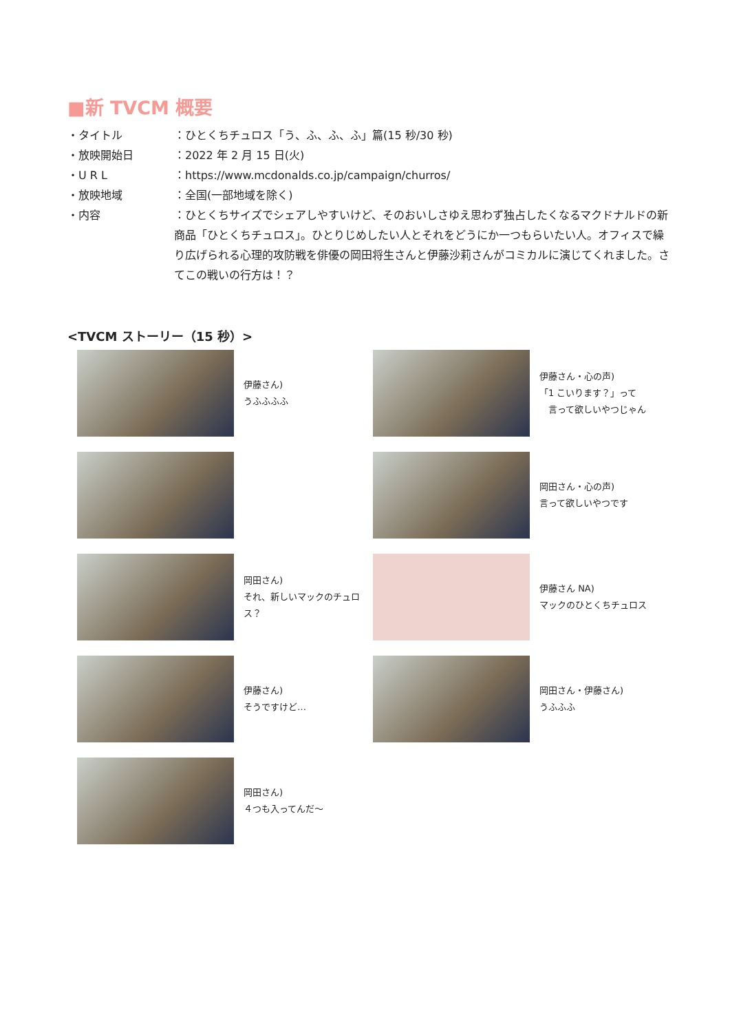■新 TVCM 概要
・タイトル ：ひとくちチュロス「う、ふ、ふ、ふ」篇(15 秒/30 秒)
・放映開始日 ：2022 年 2 月 15 日(火)
・U R L ：https://www.mcdonalds.co.jp/campaign/churros/
・放映地域 ：全国(一部地域を除く)
・内容 ：ひとくちサイズでシェアしやすいけど、そのおいしさゆえ思わず独占したくなるマクドナルドの新商品「ひとくちチュロス」。ひとりじめしたい人とそれをどうにか一つもらいたい人。オフィスで繰り広げられる心理的攻防戦を俳優の岡田将生さんと伊藤沙莉さんがコミカルに演じてくれました。さてこの戦いの行方は！？
<TVCM ストーリー（15 秒）>
伊藤さん)
うふふふふ
伊藤さん・心の声)
「1 こいります？」って
　言って欲しいやつじゃん
岡田さん・心の声)
言って欲しいやつです
岡田さん)
それ、新しいマックのチュロス？
伊藤さん NA)
マックのひとくちチュロス
伊藤さん)
そうですけど…
岡田さん・伊藤さん)
うふふふ
岡田さん)
４つも入ってんだ～